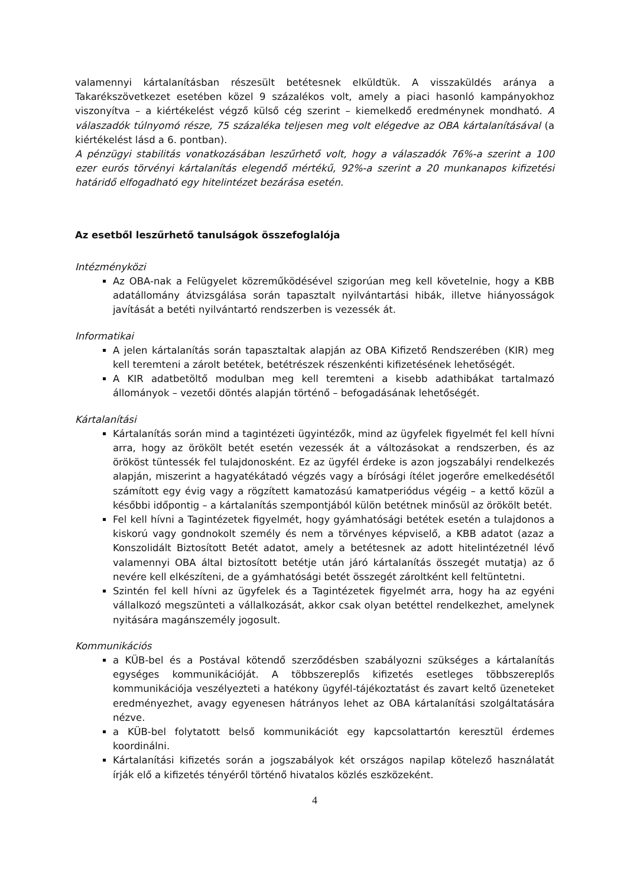valamennyi kártalanításban részesült betétesnek elküldtük. A visszaküldés aránya a Takarékszövetkezet esetében közel 9 százalékos volt, amely a piaci hasonló kampányokhoz viszonyítva – a kiértékelést végző külső cég szerint – kiemelkedő eredménynek mondható. A válaszadók túlnyomó része, 75 százaléka teljesen meg volt elégedve az OBA kártalanításával (a kiértékelést lásd a 6. pontban).
A pénzügyi stabilitás vonatkozásában leszűrhető volt, hogy a válaszadók 76%-a szerint a 100 ezer eurós törvényi kártalanítás elegendő mértékű, 92%-a szerint a 20 munkanapos kifizetési határidő elfogadható egy hitelintézet bezárása esetén.
Az esetből leszűrhető tanulságok összefoglalója
Intézményközi
Az OBA-nak a Felügyelet közreműködésével szigorúan meg kell követelnie, hogy a KBB adatállomány átvizsgálása során tapasztalt nyilvántartási hibák, illetve hiányosságok javítását a betéti nyilvántartó rendszerben is vezessék át.
Informatikai
A jelen kártalanítás során tapasztaltak alapján az OBA Kifizető Rendszerében (KIR) meg kell teremteni a zárolt betétek, betétrészek részenkénti kifizetésének lehetőségét.
A KIR adatbetöltő modulban meg kell teremteni a kisebb adathibákat tartalmazó állományok – vezetői döntés alapján történő – befogadásának lehetőségét.
Kártalanítási
Kártalanítás során mind a tagintézeti ügyintézők, mind az ügyfelek figyelmét fel kell hívni arra, hogy az örökölt betét esetén vezessék át a változásokat a rendszerben, és az örököst tüntessék fel tulajdonosként. Ez az ügyfél érdeke is azon jogszabályi rendelkezés alapján, miszerint a hagyatékátadó végzés vagy a bírósági ítélet jogerőre emelkedésétől számított egy évig vagy a rögzített kamatozású kamatperiódus végéig – a kettő közül a későbbi időpontig – a kártalanítás szempontjából külön betétnek minősül az örökölt betét.
Fel kell hívni a Tagintézetek figyelmét, hogy gyámhatósági betétek esetén a tulajdonos a kiskorú vagy gondnokolt személy és nem a törvényes képviselő, a KBB adatot (azaz a Konszolidált Biztosított Betét adatot, amely a betétesnek az adott hitelintézetnél lévő valamennyi OBA által biztosított betétje után járó kártalanítás összegét mutatja) az ő nevére kell elkészíteni, de a gyámhatósági betét összegét zároltként kell feltüntetni.
Szintén fel kell hívni az ügyfelek és a Tagintézetek figyelmét arra, hogy ha az egyéni vállalkozó megszünteti a vállalkozását, akkor csak olyan betéttel rendelkezhet, amelynek nyitására magánszemély jogosult.
Kommunikációs
a KÜB-bel és a Postával kötendő szerződésben szabályozni szükséges a kártalanítás egységes kommunikációját. A többszereplős kifizetés esetleges többszereplős kommunikációja veszélyezteti a hatékony ügyfél-tájékoztatást és zavart keltő üzeneteket eredményezhet, avagy egyenesen hátrányos lehet az OBA kártalanítási szolgáltatására nézve.
a KÜB-bel folytatott belső kommunikációt egy kapcsolattartón keresztül érdemes koordinálni.
Kártalanítási kifizetés során a jogszabályok két országos napilap kötelező használatát írják elő a kifizetés tényéről történő hivatalos közlés eszközeként.
4